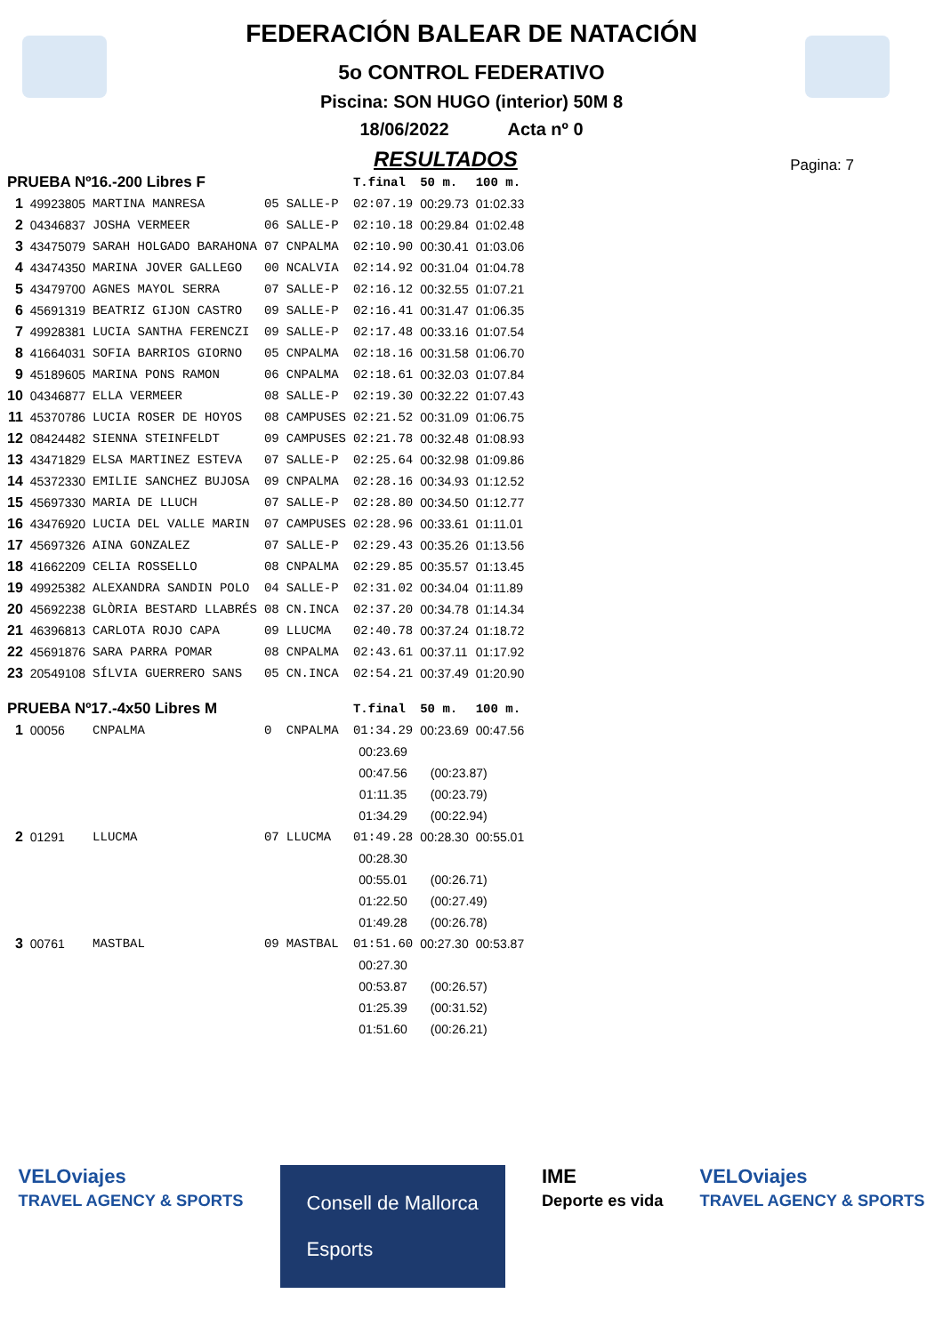FEDERACIÓN BALEAR DE NATACIÓN
5o CONTROL FEDERATIVO
Piscina: SON HUGO (interior) 50M 8
18/06/2022 Acta nº 0
RESULTADOS
Pagina: 7
| PRUEBA Nº16.-200 Libres F | | | | | T.final | 50 m. | 100 m. |
| --- | --- | --- | --- | --- | --- | --- | --- |
| 1 | 49923805 | MARTINA MANRESA | 05 | SALLE-P | 02:07.19 | 00:29.73 | 01:02.33 |
| 2 | 04346837 | JOSHA VERMEER | 06 | SALLE-P | 02:10.18 | 00:29.84 | 01:02.48 |
| 3 | 43475079 | SARAH HOLGADO BARAHONA | 07 | CNPALMA | 02:10.90 | 00:30.41 | 01:03.06 |
| 4 | 43474350 | MARINA JOVER GALLEGO | 00 | NCALVIA | 02:14.92 | 00:31.04 | 01:04.78 |
| 5 | 43479700 | AGNES MAYOL SERRA | 07 | SALLE-P | 02:16.12 | 00:32.55 | 01:07.21 |
| 6 | 45691319 | BEATRIZ GIJON CASTRO | 09 | SALLE-P | 02:16.41 | 00:31.47 | 01:06.35 |
| 7 | 49928381 | LUCIA SANTHA FERENCZI | 09 | SALLE-P | 02:17.48 | 00:33.16 | 01:07.54 |
| 8 | 41664031 | SOFIA BARRIOS GIORNO | 05 | CNPALMA | 02:18.16 | 00:31.58 | 01:06.70 |
| 9 | 45189605 | MARINA PONS RAMON | 06 | CNPALMA | 02:18.61 | 00:32.03 | 01:07.84 |
| 10 | 04346877 | ELLA VERMEER | 08 | SALLE-P | 02:19.30 | 00:32.22 | 01:07.43 |
| 11 | 45370786 | LUCIA ROSER DE HOYOS | 08 | CAMPUSES | 02:21.52 | 00:31.09 | 01:06.75 |
| 12 | 08424482 | SIENNA STEINFELDT | 09 | CAMPUSES | 02:21.78 | 00:32.48 | 01:08.93 |
| 13 | 43471829 | ELSA MARTINEZ ESTEVA | 07 | SALLE-P | 02:25.64 | 00:32.98 | 01:09.86 |
| 14 | 45372330 | EMILIE SANCHEZ BUJOSA | 09 | CNPALMA | 02:28.16 | 00:34.93 | 01:12.52 |
| 15 | 45697330 | MARIA DE LLUCH | 07 | SALLE-P | 02:28.80 | 00:34.50 | 01:12.77 |
| 16 | 43476920 | LUCIA DEL VALLE MARIN | 07 | CAMPUSES | 02:28.96 | 00:33.61 | 01:11.01 |
| 17 | 45697326 | AINA GONZALEZ | 07 | SALLE-P | 02:29.43 | 00:35.26 | 01:13.56 |
| 18 | 41662209 | CELIA ROSSELLO | 08 | CNPALMA | 02:29.85 | 00:35.57 | 01:13.45 |
| 19 | 49925382 | ALEXANDRA SANDIN POLO | 04 | SALLE-P | 02:31.02 | 00:34.04 | 01:11.89 |
| 20 | 45692238 | GLÒRIA BESTARD LLABRÉS | 08 | CN.INCA | 02:37.20 | 00:34.78 | 01:14.34 |
| 21 | 46396813 | CARLOTA ROJO CAPA | 09 | LLUCMA | 02:40.78 | 00:37.24 | 01:18.72 |
| 22 | 45691876 | SARA PARRA POMAR | 08 | CNPALMA | 02:43.61 | 00:37.11 | 01:17.92 |
| 23 | 20549108 | SÍLVIA GUERRERO SANS | 05 | CN.INCA | 02:54.21 | 00:37.49 | 01:20.90 |
| PRUEBA Nº17.-4x50 Libres M | | | | | T.final | 50 m. | 100 m. |
| 1 | 00056 | CNPALMA | 0 | CNPALMA | 01:34.29 | 00:23.69 | 00:47.56 |
| | | | | | 00:23.69 | | |
| | | | | | 00:47.56 | (00:23.87) | |
| | | | | | 01:11.35 | (00:23.79) | |
| | | | | | 01:34.29 | (00:22.94) | |
| 2 | 01291 | LLUCMA | 07 | LLUCMA | 01:49.28 | 00:28.30 | 00:55.01 |
| | | | | | 00:28.30 | | |
| | | | | | 00:55.01 | (00:26.71) | |
| | | | | | 01:22.50 | (00:27.49) | |
| | | | | | 01:49.28 | (00:26.78) | |
| 3 | 00761 | MASTBAL | 09 | MASTBAL | 01:51.60 | 00:27.30 | 00:53.87 |
| | | | | | 00:27.30 | | |
| | | | | | 00:53.87 | (00:26.57) | |
| | | | | | 01:25.39 | (00:31.52) | |
| | | | | | 01:51.60 | (00:26.21) | |
VELOviajes
TRAVEL AGENCY & SPORTS
Consell de Mallorca
Esports
IME
Deporte es vida
VELOviajes
TRAVEL AGENCY & SPORTS